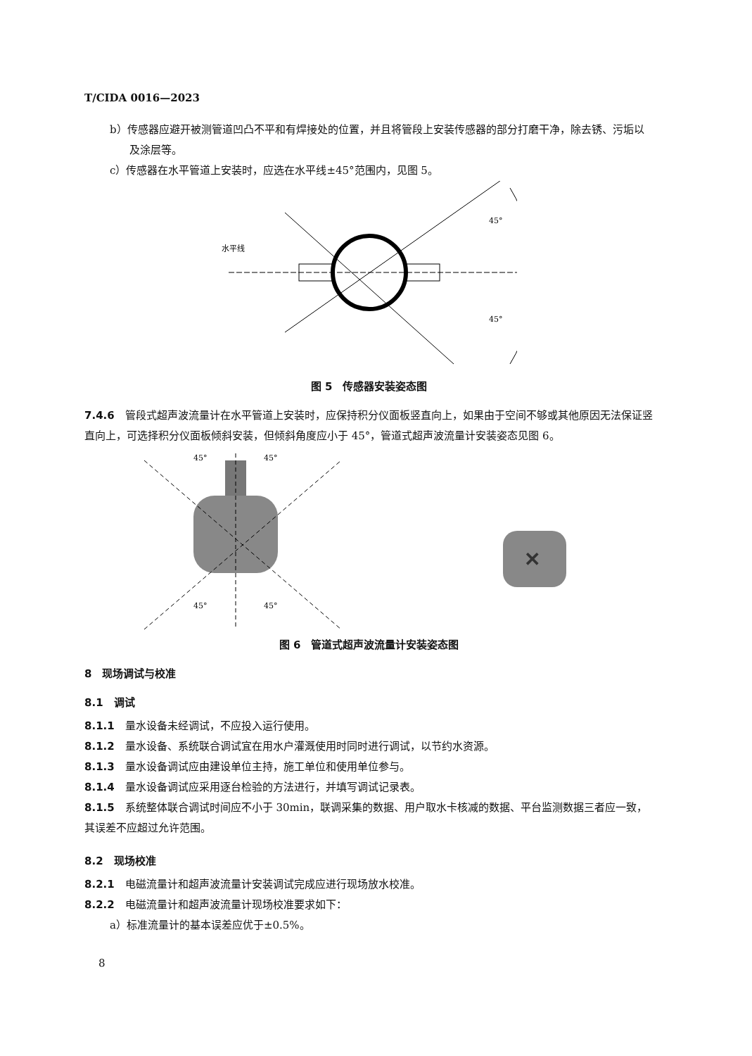T/CIDA 0016—2023
b）传感器应避开被测管道凹凸不平和有焊接处的位置，并且将管段上安装传感器的部分打磨干净，除去锈、污垢以及涂层等。
c）传感器在水平管道上安装时，应选在水平线±45°范围内，见图 5。
45°
45°
水平线
图 5　传感器安装姿态图
7.4.6　管段式超声波流量计在水平管道上安装时，应保持积分仪面板竖直向上，如果由于空间不够或其他原因无法保证竖直向上，可选择积分仪面板倾斜安装，但倾斜角度应小于 45°，管道式超声波流量计安装姿态见图 6。
45°
45°
45°
45°
✕
图 6　管道式超声波流量计安装姿态图
8　现场调试与校准
8.1　调试
8.1.1　量水设备未经调试，不应投入运行使用。
8.1.2　量水设备、系统联合调试宜在用水户灌溉使用时同时进行调试，以节约水资源。
8.1.3　量水设备调试应由建设单位主持，施工单位和使用单位参与。
8.1.4　量水设备调试应采用逐台检验的方法进行，并填写调试记录表。
8.1.5　系统整体联合调试时间应不小于 30min，联调采集的数据、用户取水卡核减的数据、平台监测数据三者应一致，其误差不应超过允许范围。
8.2　现场校准
8.2.1　电磁流量计和超声波流量计安装调试完成应进行现场放水校准。
8.2.2　电磁流量计和超声波流量计现场校准要求如下：
a）标准流量计的基本误差应优于±0.5%。
8